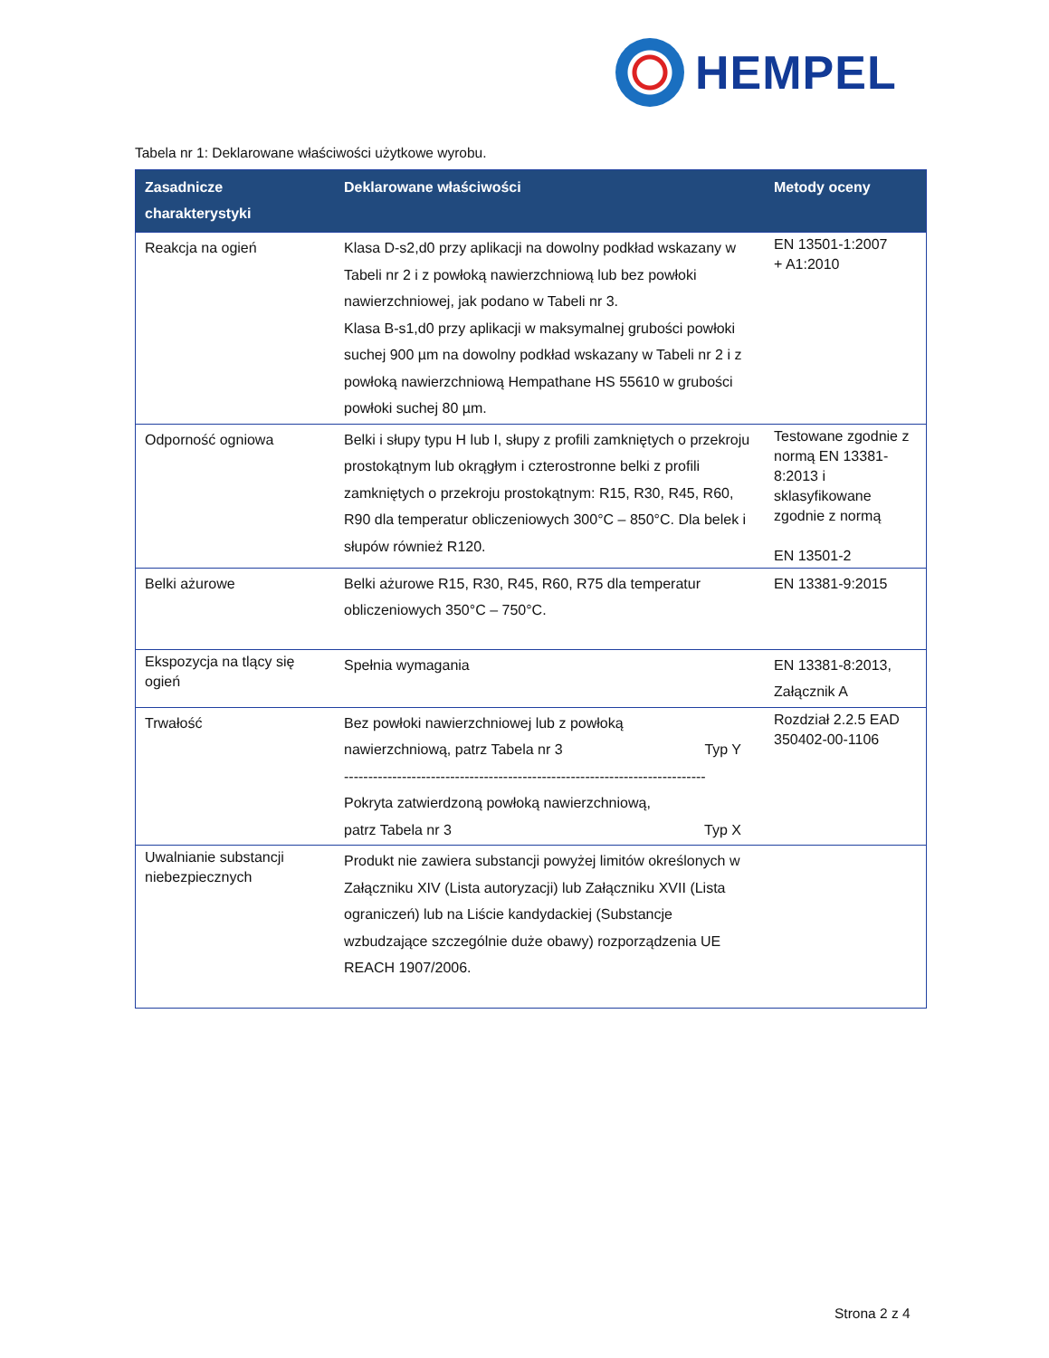HEMPEL
Tabela nr 1: Deklarowane właściwości użytkowe wyrobu.
| Zasadnicze charakterystyki | Deklarowane właściwości | Metody oceny |
| --- | --- | --- |
| Reakcja na ogień | Klasa D-s2,d0 przy aplikacji na dowolny podkład wskazany w Tabeli nr 2 i z powłoką nawierzchniową lub bez powłoki nawierzchniowej, jak podano w Tabeli nr 3. Klasa B-s1,d0 przy aplikacji w maksymalnej grubości powłoki suchej 900 µm na dowolny podkład wskazany w Tabeli nr 2 i z powłoką nawierzchniową Hempathane HS 55610 w grubości powłoki suchej 80 µm. | EN 13501-1:2007 + A1:2010 |
| Odporność ogniowa | Belki i słupy typu H lub I, słupy z profili zamkniętych o przekroju prostokątnym lub okrągłym i czterostronne belki z profili zamkniętych o przekroju prostokątnym: R15, R30, R45, R60, R90 dla temperatur obliczeniowych 300°C – 850°C. Dla belek i słupów również R120. | Testowane zgodnie z normą EN 13381-8:2013 i sklasyfikowane zgodnie z normą EN 13501-2 |
| Belki ażurowe | Belki ażurowe R15, R30, R45, R60, R75 dla temperatur obliczeniowych 350°C – 750°C. | EN 13381-9:2015 |
| Ekspozycja na tlący się ogień | Spełnia wymagania | EN 13381-8:2013, Załącznik A |
| Trwałość | Bez powłoki nawierzchniowej lub z powłoką nawierzchniową, patrz Tabela nr 3 Typ Y --------------------------------------------------------------------------- Pokryta zatwierdzoną powłoką nawierzchniową, patrz Tabela nr 3 Typ X | Rozdział 2.2.5 EAD 350402-00-1106 |
| Uwalnianie substancji niebezpiecznych | Produkt nie zawiera substancji powyżej limitów określonych w Załączniku XIV (Lista autoryzacji) lub Załączniku XVII (Lista ograniczeń) lub na Liście kandydackiej (Substancje wzbudzające szczególnie duże obawy) rozporządzenia UE REACH 1907/2006. | |
Strona 2 z 4